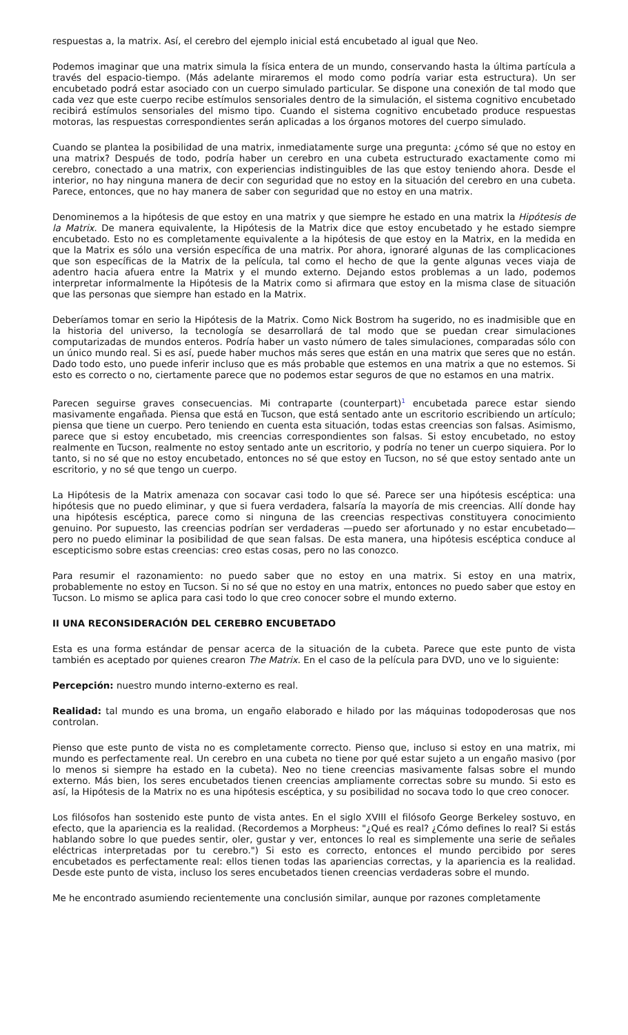respuestas a, la matrix. Así, el cerebro del ejemplo inicial está encubetado al igual que Neo.
Podemos imaginar que una matrix simula la física entera de un mundo, conservando hasta la última partícula a través del espacio-tiempo. (Más adelante miraremos el modo como podría variar esta estructura). Un ser encubetado podrá estar asociado con un cuerpo simulado particular. Se dispone una conexión de tal modo que cada vez que este cuerpo recibe estímulos sensoriales dentro de la simulación, el sistema cognitivo encubetado recibirá estímulos sensoriales del mismo tipo. Cuando el sistema cognitivo encubetado produce respuestas motoras, las respuestas correspondientes serán aplicadas a los órganos motores del cuerpo simulado.
Cuando se plantea la posibilidad de una matrix, inmediatamente surge una pregunta: ¿cómo sé que no estoy en una matrix? Después de todo, podría haber un cerebro en una cubeta estructurado exactamente como mi cerebro, conectado a una matrix, con experiencias indistinguibles de las que estoy teniendo ahora. Desde el interior, no hay ninguna manera de decir con seguridad que no estoy en la situación del cerebro en una cubeta. Parece, entonces, que no hay manera de saber con seguridad que no estoy en una matrix.
Denominemos a la hipótesis de que estoy en una matrix y que siempre he estado en una matrix la Hipótesis de la Matrix. De manera equivalente, la Hipótesis de la Matrix dice que estoy encubetado y he estado siempre encubetado. Esto no es completamente equivalente a la hipótesis de que estoy en la Matrix, en la medida en que la Matrix es sólo una versión específica de una matrix. Por ahora, ignoraré algunas de las complicaciones que son específicas de la Matrix de la película, tal como el hecho de que la gente algunas veces viaja de adentro hacia afuera entre la Matrix y el mundo externo. Dejando estos problemas a un lado, podemos interpretar informalmente la Hipótesis de la Matrix como si afirmara que estoy en la misma clase de situación que las personas que siempre han estado en la Matrix.
Deberíamos tomar en serio la Hipótesis de la Matrix. Como Nick Bostrom ha sugerido, no es inadmisible que en la historia del universo, la tecnología se desarrollará de tal modo que se puedan crear simulaciones computarizadas de mundos enteros. Podría haber un vasto número de tales simulaciones, comparadas sólo con un único mundo real. Si es así, puede haber muchos más seres que están en una matrix que seres que no están. Dado todo esto, uno puede inferir incluso que es más probable que estemos en una matrix a que no estemos. Si esto es correcto o no, ciertamente parece que no podemos estar seguros de que no estamos en una matrix.
Parecen seguirse graves consecuencias. Mi contraparte (counterpart)<sup>1</sup> encubetada parece estar siendo masivamente engañada. Piensa que está en Tucson, que está sentado ante un escritorio escribiendo un artículo; piensa que tiene un cuerpo. Pero teniendo en cuenta esta situación, todas estas creencias son falsas. Asimismo, parece que si estoy encubetado, mis creencias correspondientes son falsas. Si estoy encubetado, no estoy realmente en Tucson, realmente no estoy sentado ante un escritorio, y podría no tener un cuerpo siquiera. Por lo tanto, si no sé que no estoy encubetado, entonces no sé que estoy en Tucson, no sé que estoy sentado ante un escritorio, y no sé que tengo un cuerpo.
La Hipótesis de la Matrix amenaza con socavar casi todo lo que sé. Parece ser una hipótesis escéptica: una hipótesis que no puedo eliminar, y que si fuera verdadera, falsaría la mayoría de mis creencias. Allí donde hay una hipótesis escéptica, parece como si ninguna de las creencias respectivas constituyera conocimiento genuino. Por supuesto, las creencias podrían ser verdaderas —puedo ser afortunado y no estar encubetado— pero no puedo eliminar la posibilidad de que sean falsas. De esta manera, una hipótesis escéptica conduce al escepticismo sobre estas creencias: creo estas cosas, pero no las conozco.
Para resumir el razonamiento: no puedo saber que no estoy en una matrix. Si estoy en una matrix, probablemente no estoy en Tucson. Si no sé que no estoy en una matrix, entonces no puedo saber que estoy en Tucson. Lo mismo se aplica para casi todo lo que creo conocer sobre el mundo externo.
II UNA RECONSIDERACIÓN DEL CEREBRO ENCUBETADO
Esta es una forma estándar de pensar acerca de la situación de la cubeta. Parece que este punto de vista también es aceptado por quienes crearon The Matrix. En el caso de la película para DVD, uno ve lo siguiente:
Percepción: nuestro mundo interno-externo es real.
Realidad: tal mundo es una broma, un engaño elaborado e hilado por las máquinas todopoderosas que nos controlan.
Pienso que este punto de vista no es completamente correcto. Pienso que, incluso si estoy en una matrix, mi mundo es perfectamente real. Un cerebro en una cubeta no tiene por qué estar sujeto a un engaño masivo (por lo menos si siempre ha estado en la cubeta). Neo no tiene creencias masivamente falsas sobre el mundo externo. Más bien, los seres encubetados tienen creencias ampliamente correctas sobre su mundo. Si esto es así, la Hipótesis de la Matrix no es una hipótesis escéptica, y su posibilidad no socava todo lo que creo conocer.
Los filósofos han sostenido este punto de vista antes. En el siglo XVIII el filósofo George Berkeley sostuvo, en efecto, que la apariencia es la realidad. (Recordemos a Morpheus: "¿Qué es real? ¿Cómo defines lo real? Si estás hablando sobre lo que puedes sentir, oler, gustar y ver, entonces lo real es simplemente una serie de señales eléctricas interpretadas por tu cerebro.") Si esto es correcto, entonces el mundo percibido por seres encubetados es perfectamente real: ellos tienen todas las apariencias correctas, y la apariencia es la realidad. Desde este punto de vista, incluso los seres encubetados tienen creencias verdaderas sobre el mundo.
Me he encontrado asumiendo recientemente una conclusión similar, aunque por razones completamente